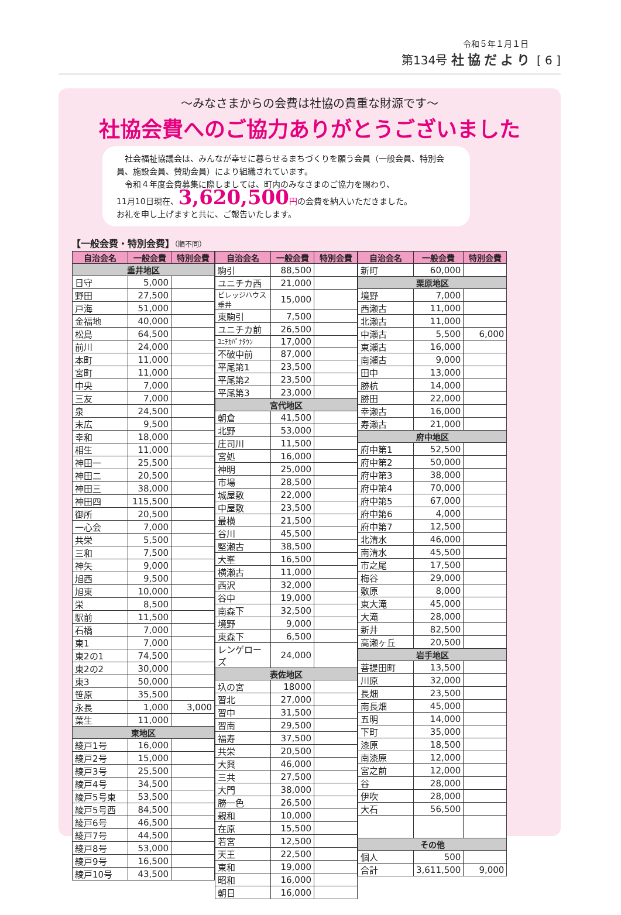令和５年１月１日
第134号 社協だより [ 6 ]
～みなさまからの会費は社協の貴重な財源です～
社協会費へのご協力ありがとうございました
　社会福祉協議会は、みんなが幸せに暮らせるまちづくりを願う会員（一般会員、特別会員、施設会員、賛助会員）により組織されています。
　令和４年度会費募集に際しましては、町内のみなさまのご協力を賜わり、
11月10日現在、3,620,500 円の会費を納入いただきました。
お礼を申し上げますと共に、ご報告いたします。
【一般会費・特別会費】（順不同）
| 自治会名 | 一般会費 | 特別会費 |
| --- | --- | --- |
| 垂井地区 | | |
| 日守 | 5,000 | |
| 野田 | 27,500 | |
| 戸海 | 51,000 | |
| 金福地 | 40,000 | |
| 松島 | 64,500 | |
| 前川 | 24,000 | |
| 本町 | 11,000 | |
| 宮町 | 11,000 | |
| 中央 | 7,000 | |
| 三友 | 7,000 | |
| 泉 | 24,500 | |
| 末広 | 9,500 | |
| 幸和 | 18,000 | |
| 相生 | 11,000 | |
| 神田一 | 25,500 | |
| 神田二 | 20,500 | |
| 神田三 | 38,000 | |
| 神田四 | 115,500 | |
| 御所 | 20,500 | |
| 一心会 | 7,000 | |
| 共栄 | 5,500 | |
| 三和 | 7,500 | |
| 神矢 | 9,000 | |
| 旭西 | 9,500 | |
| 旭東 | 10,000 | |
| 栄 | 8,500 | |
| 駅前 | 11,500 | |
| 石橋 | 7,000 | |
| 東1 | 7,000 | |
| 東2の1 | 74,500 | |
| 東2の2 | 30,000 | |
| 東3 | 50,000 | |
| 笹原 | 35,500 | |
| 永長 | 1,000 | 3,000 |
| 葉生 | 11,000 | |
| 東地区 | | |
| 綾戸1号 | 16,000 | |
| 綾戸2号 | 15,000 | |
| 綾戸3号 | 25,500 | |
| 綾戸4号 | 34,500 | |
| 綾戸5号東 | 53,500 | |
| 綾戸5号西 | 84,500 | |
| 綾戸6号 | 46,500 | |
| 綾戸7号 | 44,500 | |
| 綾戸8号 | 53,000 | |
| 綾戸9号 | 16,500 | |
| 綾戸10号 | 43,500 | |
| 自治会名 | 一般会費 | 特別会費 |
| --- | --- | --- |
| 駒引 | 88,500 | |
| ユニチカ西 | 21,000 | |
| ビレッジハウス垂井 | 15,000 | |
| 東駒引 | 7,500 | |
| ユニチカ前 | 26,500 | |
| ﾕﾆﾁｶﾊﾟﾅﾀｳﾝ | 17,000 | |
| 不破中前 | 87,000 | |
| 平尾第1 | 23,500 | |
| 平尾第2 | 23,500 | |
| 平尾第3 | 23,000 | |
| 宮代地区 | | |
| 朝倉 | 41,500 | |
| 北野 | 53,000 | |
| 庄司川 | 11,500 | |
| 宮処 | 16,000 | |
| 神明 | 25,000 | |
| 市場 | 28,500 | |
| 城屋敷 | 22,000 | |
| 中屋敷 | 23,500 | |
| 最横 | 21,500 | |
| 谷川 | 45,500 | |
| 堅瀬古 | 38,500 | |
| 大峯 | 16,500 | |
| 横瀬古 | 11,000 | |
| 西沢 | 32,000 | |
| 谷中 | 19,000 | |
| 南森下 | 32,500 | |
| 境野 | 9,000 | |
| 東森下 | 6,500 | |
| レンゲローズ | 24,000 | |
| 表佐地区 | | |
| 圦の宮 | 18000 | |
| 習北 | 27,000 | |
| 習中 | 31,500 | |
| 習南 | 29,500 | |
| 福寿 | 37,500 | |
| 共栄 | 20,500 | |
| 大興 | 46,000 | |
| 三共 | 27,500 | |
| 大門 | 38,000 | |
| 勝一色 | 26,500 | |
| 親和 | 10,000 | |
| 在原 | 15,500 | |
| 若宮 | 12,500 | |
| 天王 | 22,500 | |
| 東和 | 19,000 | |
| 昭和 | 16,000 | |
| 朝日 | 16,000 | |
| 自治会名 | 一般会費 | 特別会費 |
| --- | --- | --- |
| 新町 | 60,000 | |
| 栗原地区 | | |
| 境野 | 7,000 | |
| 西瀬古 | 11,000 | |
| 北瀬古 | 11,000 | |
| 中瀬古 | 5,500 | 6,000 |
| 東瀬古 | 16,000 | |
| 南瀬古 | 9,000 | |
| 田中 | 13,000 | |
| 勝杭 | 14,000 | |
| 勝田 | 22,000 | |
| 幸瀬古 | 16,000 | |
| 寿瀬古 | 21,000 | |
| 府中地区 | | |
| 府中第1 | 52,500 | |
| 府中第2 | 50,000 | |
| 府中第3 | 38,000 | |
| 府中第4 | 70,000 | |
| 府中第5 | 67,000 | |
| 府中第6 | 4,000 | |
| 府中第7 | 12,500 | |
| 北清水 | 46,000 | |
| 南清水 | 45,500 | |
| 市之尾 | 17,500 | |
| 梅谷 | 29,000 | |
| 敷原 | 8,000 | |
| 東大滝 | 45,000 | |
| 大滝 | 28,000 | |
| 新井 | 82,500 | |
| 高瀬ヶ丘 | 20,500 | |
| 岩手地区 | | |
| 菩提田町 | 13,500 | |
| 川原 | 32,000 | |
| 長畑 | 23,500 | |
| 南長畑 | 45,000 | |
| 五明 | 14,000 | |
| 下町 | 35,000 | |
| 漆原 | 18,500 | |
| 南漆原 | 12,000 | |
| 宮之前 | 12,000 | |
| 谷 | 28,000 | |
| 伊吹 | 28,000 | |
| 大石 | 56,500 | |
| その他 | | |
| 個人 | 500 | |
| 合計 | 3,611,500 | 9,000 |